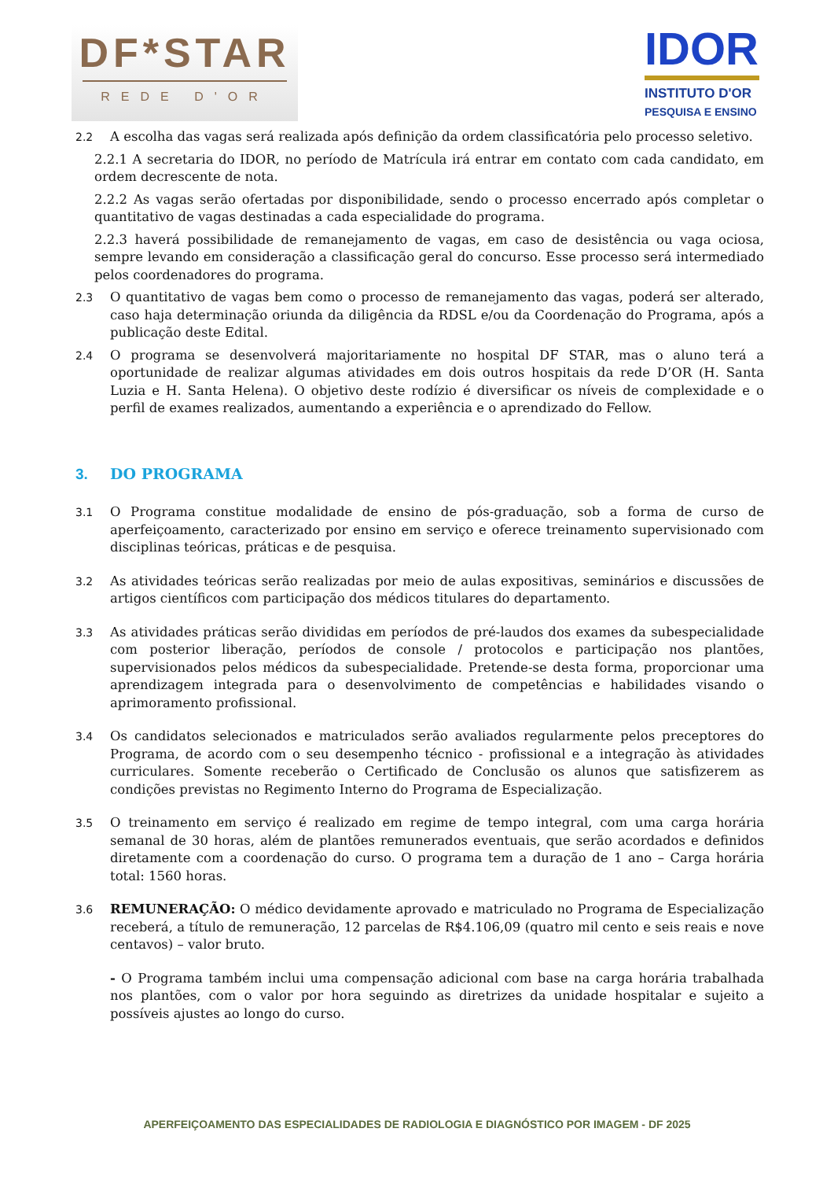DF*STAR
REDE D'OR
IDOR
INSTITUTO D'OR
PESQUISA E ENSINO
2.2
A escolha das vagas será realizada após definição da ordem classificatória pelo processo seletivo.
2.2.1 A secretaria do IDOR, no período de Matrícula irá entrar em contato com cada candidato, em ordem decrescente de nota.
2.2.2 As vagas serão ofertadas por disponibilidade, sendo o processo encerrado após completar o quantitativo de vagas destinadas a cada especialidade do programa.
2.2.3 haverá possibilidade de remanejamento de vagas, em caso de desistência ou vaga ociosa, sempre levando em consideração a classificação geral do concurso. Esse processo será intermediado pelos coordenadores do programa.
2.3
O quantitativo de vagas bem como o processo de remanejamento das vagas, poderá ser alterado, caso haja determinação oriunda da diligência da RDSL e/ou da Coordenação do Programa, após a publicação deste Edital.
2.4
O programa se desenvolverá majoritariamente no hospital DF STAR, mas o aluno terá a oportunidade de realizar algumas atividades em dois outros hospitais da rede D’OR (H. Santa Luzia e H. Santa Helena). O objetivo deste rodízio é diversificar os níveis de complexidade e o perfil de exames realizados, aumentando a experiência e o aprendizado do Fellow.
3. DO PROGRAMA
3.1
O Programa constitue modalidade de ensino de pós-graduação, sob a forma de curso de aperfeiçoamento, caracterizado por ensino em serviço e oferece treinamento supervisionado com disciplinas teóricas, práticas e de pesquisa.
3.2
As atividades teóricas serão realizadas por meio de aulas expositivas, seminários e discussões de artigos científicos com participação dos médicos titulares do departamento.
3.3
As atividades práticas serão divididas em períodos de pré-laudos dos exames da subespecialidade com posterior liberação, períodos de console / protocolos e participação nos plantões, supervisionados pelos médicos da subespecialidade. Pretende-se desta forma, proporcionar uma aprendizagem integrada para o desenvolvimento de competências e habilidades visando o aprimoramento profissional.
3.4
Os candidatos selecionados e matriculados serão avaliados regularmente pelos preceptores do Programa, de acordo com o seu desempenho técnico - profissional e a integração às atividades curriculares. Somente receberão o Certificado de Conclusão os alunos que satisfizerem as condições previstas no Regimento Interno do Programa de Especialização.
3.5
O treinamento em serviço é realizado em regime de tempo integral, com uma carga horária semanal de 30 horas, além de plantões remunerados eventuais, que serão acordados e definidos diretamente com a coordenação do curso. O programa tem a duração de 1 ano – Carga horária total: 1560 horas.
3.6
REMUNERAÇÃO: O médico devidamente aprovado e matriculado no Programa de Especialização receberá, a título de remuneração, 12 parcelas de R$4.106,09 (quatro mil cento e seis reais e nove centavos) – valor bruto.
- O Programa também inclui uma compensação adicional com base na carga horária trabalhada nos plantões, com o valor por hora seguindo as diretrizes da unidade hospitalar e sujeito a possíveis ajustes ao longo do curso.
APERFEIÇOAMENTO DAS ESPECIALIDADES DE RADIOLOGIA E DIAGNÓSTICO POR IMAGEM - DF 2025